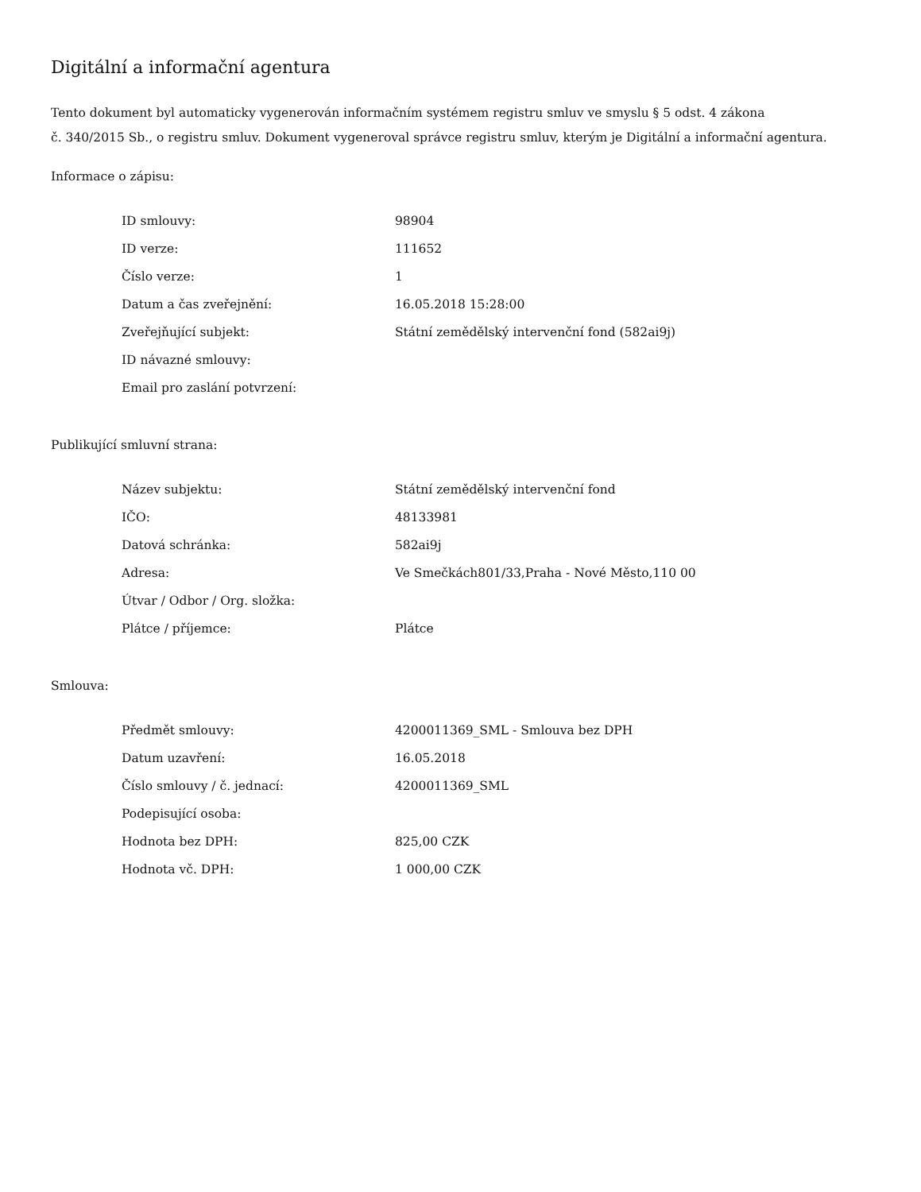Digitální a informační agentura
Tento dokument byl automaticky vygenerován informačním systémem registru smluv ve smyslu § 5 odst. 4 zákona
č. 340/2015 Sb., o registru smluv. Dokument vygeneroval správce registru smluv, kterým je Digitální a informační agentura.
Informace o zápisu:
| ID smlouvy: | 98904 |
| ID verze: | 111652 |
| Číslo verze: | 1 |
| Datum a čas zveřejnění: | 16.05.2018 15:28:00 |
| Zveřejňující subjekt: | Státní zemědělský intervenční fond (582ai9j) |
| ID návazné smlouvy: | |
| Email pro zaslání potvrzení: | |
Publikující smluvní strana:
| Název subjektu: | Státní zemědělský intervenční fond |
| IČO: | 48133981 |
| Datová schránka: | 582ai9j |
| Adresa: | Ve Smečkách801/33,Praha - Nové Město,110 00 |
| Útvar / Odbor / Org. složka: | |
| Plátce / příjemce: | Plátce |
Smlouva:
| Předmět smlouvy: | 4200011369_SML - Smlouva bez DPH |
| Datum uzavření: | 16.05.2018 |
| Číslo smlouvy / č. jednací: | 4200011369_SML |
| Podepisující osoba: | |
| Hodnota bez DPH: | 825,00 CZK |
| Hodnota vč. DPH: | 1 000,00 CZK |